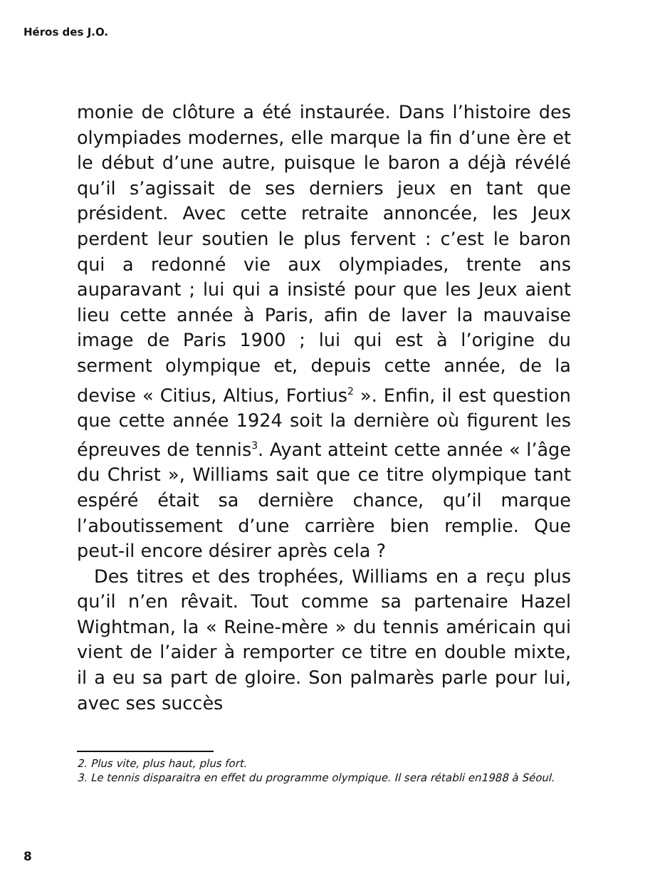Héros des J.O.
monie de clôture a été instaurée. Dans l’histoire des olympiades modernes, elle marque la fin d’une ère et le début d’une autre, puisque le baron a déjà révélé qu’il s’agissait de ses derniers jeux en tant que président. Avec cette retraite annoncée, les Jeux perdent leur soutien le plus fervent : c’est le baron qui a redonné vie aux olympiades, trente ans auparavant ; lui qui a insisté pour que les Jeux aient lieu cette année à Paris, afin de laver la mauvaise image de Paris 1900 ; lui qui est à l’origine du serment olympique et, depuis cette année, de la devise « Citius, Altius, Fortius<sup>2</sup> ». Enfin, il est question que cette année 1924 soit la dernière où figurent les épreuves de tennis<sup>3</sup>. Ayant atteint cette année « l’âge du Christ », Williams sait que ce titre olympique tant espéré était sa dernière chance, qu’il marque l’aboutissement d’une carrière bien remplie. Que peut-il encore désirer après cela ?
Des titres et des trophées, Williams en a reçu plus qu’il n’en rêvait. Tout comme sa partenaire Hazel Wightman, la « Reine-mère » du tennis américain qui vient de l’aider à remporter ce titre en double mixte, il a eu sa part de gloire. Son palmarès parle pour lui, avec ses succès
2. Plus vite, plus haut, plus fort.
3. Le tennis disparaitra en effet du programme olympique. Il sera rétabli en1988 à Séoul.
8